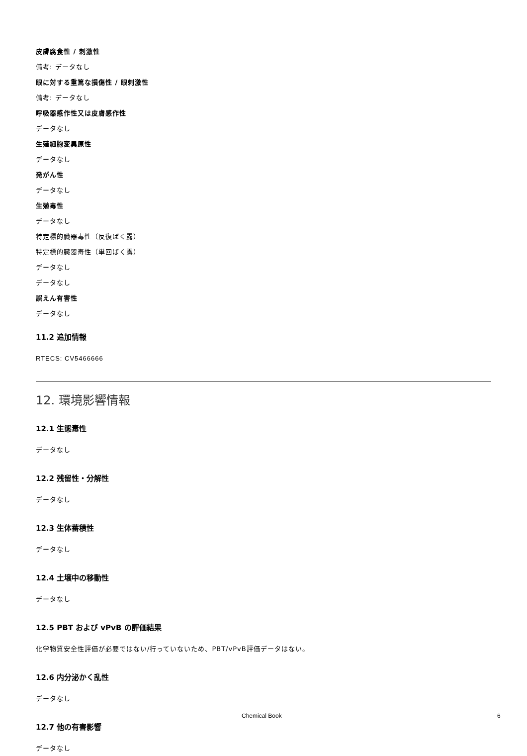皮膚腐食性 / 刺激性
備考: データなし
眼に対する重篤な損傷性 / 眼刺激性
備考: データなし
呼吸器感作性又は皮膚感作性
データなし
生殖細胞変異原性
データなし
発がん性
データなし
生殖毒性
データなし
特定標的臓器毒性（反復ばく露）
特定標的臓器毒性（単回ばく露）
データなし
データなし
誤えん有害性
データなし
11.2 追加情報
RTECS: CV5466666
12. 環境影響情報
12.1 生態毒性
データなし
12.2 残留性・分解性
データなし
12.3 生体蓄積性
データなし
12.4 土壌中の移動性
データなし
12.5 PBT および vPvB の評価結果
化学物質安全性評価が必要ではない/行っていないため、PBT/vPvB評価データはない。
12.6 内分泌かく乱性
データなし
12.7 他の有害影響
データなし
Chemical Book 6